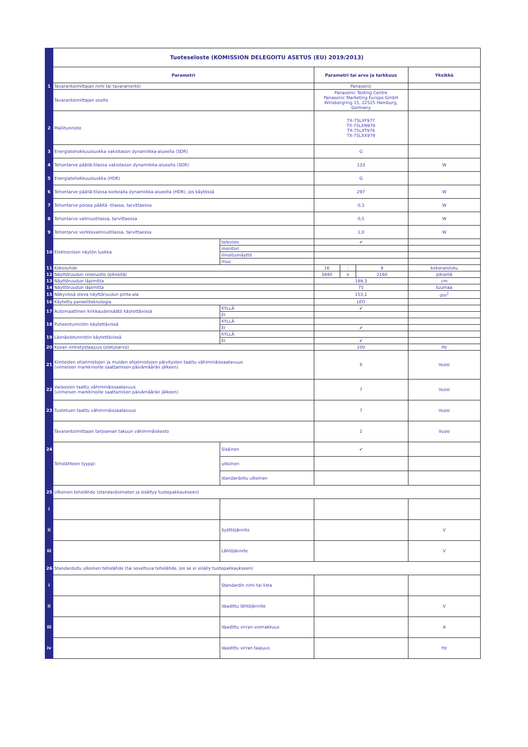| | Tuoteseloste (KOMISSION DELEGOITU ASETUS (EU) 2019/2013) | | | | | |
| | Parametri | | Parametri tai arvo ja tarkkuus | | | Yksikkö |
| 1 | Tavarantoimittajan nimi tai tavaramerkki | | Panasonic | | | |
| | Tavarantoimittajan osoite | | Panasonic Testing Centre Panasonic Marketing Europe GmbH Winsbergring 15, 22525 Hamburg, Germany | | | |
| 2 | Mallitunniste | | TX-75LXF977 TX-75LXN978 TX-75LXT976 TX-75LXX979 | | | |
| 3 | Energiatehokkuusluokka vakiotason dynamiikka-alueella (SDR) | | G | | | |
| 4 | Tehontarve päällä-tilassa vakiotason dynamiikka-alueella (SDR) | | 133 | | | W |
| 5 | Energiatehokkuusluokka (HDR) | | G | | | |
| 6 | Tehontarve päällä-tilassa korkealla dynamiikka-alueella (HDR), jos käytössä | | 297 | | | W |
| 7 | Tehontarve poissa päältä -tilassa, tarvittaessa | | 0,3 | | | W |
| 8 | Tehontarve valmiustilassa, tarvittaessa | | 0,5 | | | W |
| 9 | Tehontarve verkkovalmiustilassa, tarvittaessa | | 1,0 | | | W |
| 10 | Elektronisen näytön luokka | televisio | ✔ | | | |
| | | monitori | | | | |
| | | ilmoitusnäyttö | | | | |
| | | muu | | | | |
| 11 | Kokosuhde | | 16 | : | 9 | kokonaisluku |
| 12 | Näyttöruudun resoluutio (pikseliä) | | 3840 | x | 2160 | pikseliä |
| 13 | Näyttöruudun läpimitta | | 189,3 | | | cm |
| 14 | Näyttöruudun läpimitta | | 75 | | | tuumaa |
| 15 | Näkyvissä oleva näyttöruudun pinta-ala | | 153,1 | | | dm<sup>2</sup> |
| 16 | Käytetty paneeliteknologia | | LED | | | |
| 17 | Automaattinen kirkkaudensäätö käytettävissä | KYLLÄ | ✔ | | | |
| | | EI | | | | |
| 18 | Puheentunnistin käytettävissä | KYLLÄ | | | | |
| | | EI | ✔ | | | |
| 19 | Läsnäolotunnistin käytettävissä | KYLLÄ | | | | |
| | | EI | ✔ | | | |
| 20 | Kuvan virkistystaajuus (oletusarvo) | | 100 | | | Hz |
| 21 | Kiinteiden ohjelmistojen ja muiden ohjelmistojen päivitysten taattu vähimmäissaatavuus (viimeisen markkinoille saattamisen päivämäärän jälkeen) | | 8 | | | Vuosi |
| 22 | Varaosien taattu vähimmäissaatavuus (viimeisen markkinoille saattamisen päivämäärän jälkeen) | | 7 | | | Vuosi |
| 23 | Tuotetuen taattu vähimmäissaatavuus | | 7 | | | Vuosi |
| | Tavarantoimittajan tarjoaman takuun vähimmäiskesto | | 1 | | | Vuosi |
| 24 | Teholähteen tyyppi: | Sisäinen | ✔ | | | |
| | | ulkoinen | | | | |
| | | standardoitu ulkoinen | | | | |
| 25 | Ulkoinen teholähde (standardoimaton ja sisältyy tuotepakkaukseen) | | | | | |
| i | | | | | | |
| ii | | Syöttöjännite | | | | V |
| iii | | Lähtöjännite | | | | V |
| 26 | Standardoitu ulkoinen teholähde (tai soveltuva teholähde, jos se ei sisälly tuotepakkaukseen) | | | | | |
| i | | Standardin nimi tai lista | | | | |
| ii | | Vaadittu lähtöjännite | | | | V |
| iii | | Vaadittu virran voimakkuus | | | | A |
| iv | | Vaadittu virran taajuus | | | | Hz |